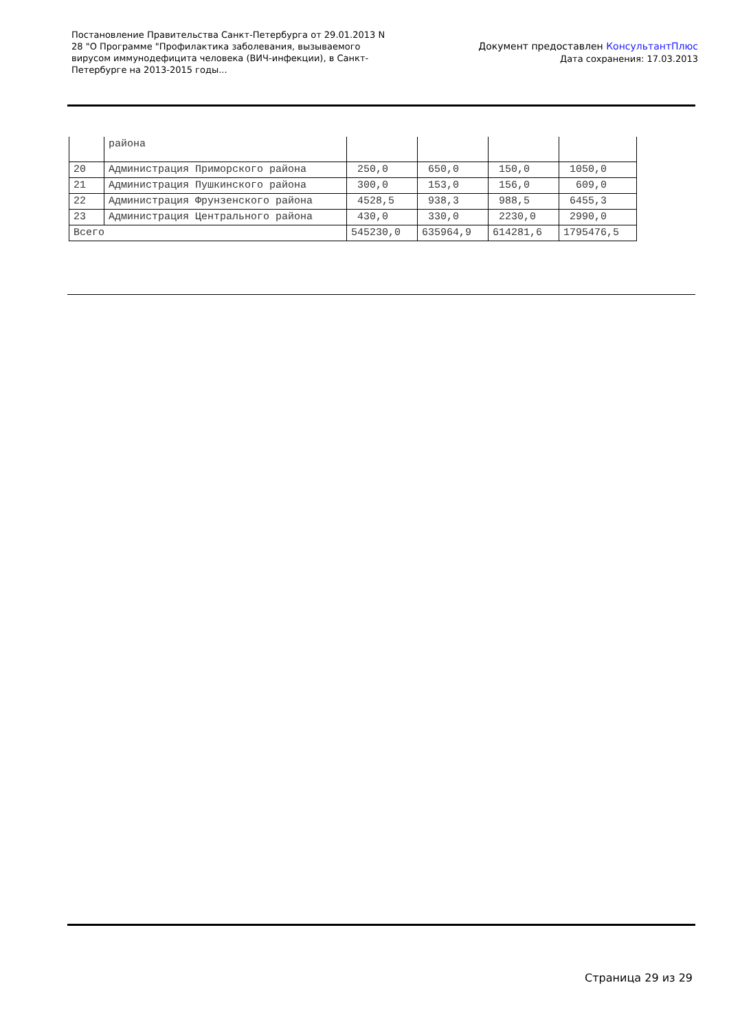Постановление Правительства Санкт-Петербурга от 29.01.2013 N 28 "О Программе "Профилактика заболевания, вызываемого вирусом иммунодефицита человека (ВИЧ-инфекции), в Санкт-Петербурге на 2013-2015 годы...
Документ предоставлен КонсультантПлюс
Дата сохранения: 17.03.2013
| | района | | | | |
| 20 | Администрация Приморского района | 250,0 | 650,0 | 150,0 | 1050,0 |
| 21 | Администрация Пушкинского района | 300,0 | 153,0 | 156,0 | 609,0 |
| 22 | Администрация Фрунзенского района | 4528,5 | 938,3 | 988,5 | 6455,3 |
| 23 | Администрация Центрального района | 430,0 | 330,0 | 2230,0 | 2990,0 |
| Всего | | 545230,0 | 635964,9 | 614281,6 | 1795476,5 |
Страница 29 из 29